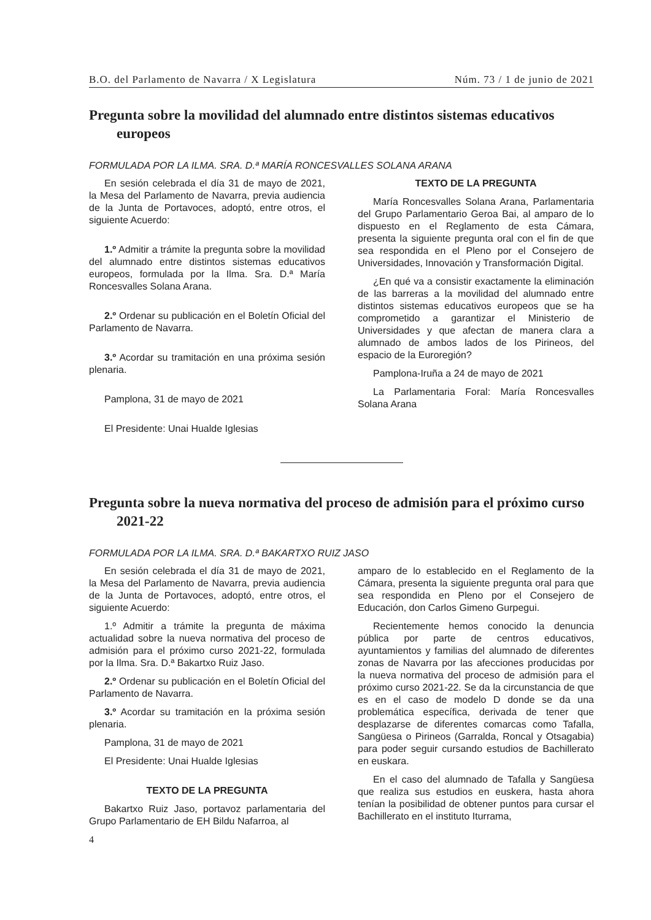B.O. del Parlamento de Navarra / X Legislatura Núm. 73 / 1 de junio de 2021
Pregunta sobre la movilidad del alumnado entre distintos sistemas educativos europeos
FORMULADA POR LA ILMA. SRA. D.ª MARÍA RONCESVALLES SOLANA ARANA
En sesión celebrada el día 31 de mayo de 2021, la Mesa del Parlamento de Navarra, previa audiencia de la Junta de Portavoces, adoptó, entre otros, el siguiente Acuerdo:
1.º Admitir a trámite la pregunta sobre la movilidad del alumnado entre distintos sistemas educativos europeos, formulada por la Ilma. Sra. D.ª María Roncesvalles Solana Arana.
2.º Ordenar su publicación en el Boletín Oficial del Parlamento de Navarra.
3.º Acordar su tramitación en una próxima sesión plenaria.
Pamplona, 31 de mayo de 2021
El Presidente: Unai Hualde Iglesias
TEXTO DE LA PREGUNTA
María Roncesvalles Solana Arana, Parlamentaria del Grupo Parlamentario Geroa Bai, al amparo de lo dispuesto en el Reglamento de esta Cámara, presenta la siguiente pregunta oral con el fin de que sea respondida en el Pleno por el Consejero de Universidades, Innovación y Transformación Digital.
¿En qué va a consistir exactamente la eliminación de las barreras a la movilidad del alumnado entre distintos sistemas educativos europeos que se ha comprometido a garantizar el Ministerio de Universidades y que afectan de manera clara a alumnado de ambos lados de los Pirineos, del espacio de la Euroregión?
Pamplona-Iruña a 24 de mayo de 2021
La Parlamentaria Foral: María Roncesvalles Solana Arana
Pregunta sobre la nueva normativa del proceso de admisión para el próximo curso 2021-22
FORMULADA POR LA ILMA. SRA. D.ª BAKARTXO RUIZ JASO
En sesión celebrada el día 31 de mayo de 2021, la Mesa del Parlamento de Navarra, previa audiencia de la Junta de Portavoces, adoptó, entre otros, el siguiente Acuerdo:
1.º Admitir a trámite la pregunta de máxima actualidad sobre la nueva normativa del proceso de admisión para el próximo curso 2021-22, formulada por la Ilma. Sra. D.ª Bakartxo Ruiz Jaso.
2.º Ordenar su publicación en el Boletín Oficial del Parlamento de Navarra.
3.º Acordar su tramitación en la próxima sesión plenaria.
Pamplona, 31 de mayo de 2021
El Presidente: Unai Hualde Iglesias
TEXTO DE LA PREGUNTA
Bakartxo Ruiz Jaso, portavoz parlamentaria del Grupo Parlamentario de EH Bildu Nafarroa, al
amparo de lo establecido en el Reglamento de la Cámara, presenta la siguiente pregunta oral para que sea respondida en Pleno por el Consejero de Educación, don Carlos Gimeno Gurpegui.
Recientemente hemos conocido la denuncia pública por parte de centros educativos, ayuntamientos y familias del alumnado de diferentes zonas de Navarra por las afecciones producidas por la nueva normativa del proceso de admisión para el próximo curso 2021-22. Se da la circunstancia de que es en el caso de modelo D donde se da una problemática específica, derivada de tener que desplazarse de diferentes comarcas como Tafalla, Sangüesa o Pirineos (Garralda, Roncal y Otsagabia) para poder seguir cursando estudios de Bachillerato en euskara.
En el caso del alumnado de Tafalla y Sangüesa que realiza sus estudios en euskera, hasta ahora tenían la posibilidad de obtener puntos para cursar el Bachillerato en el instituto Iturrama,
4